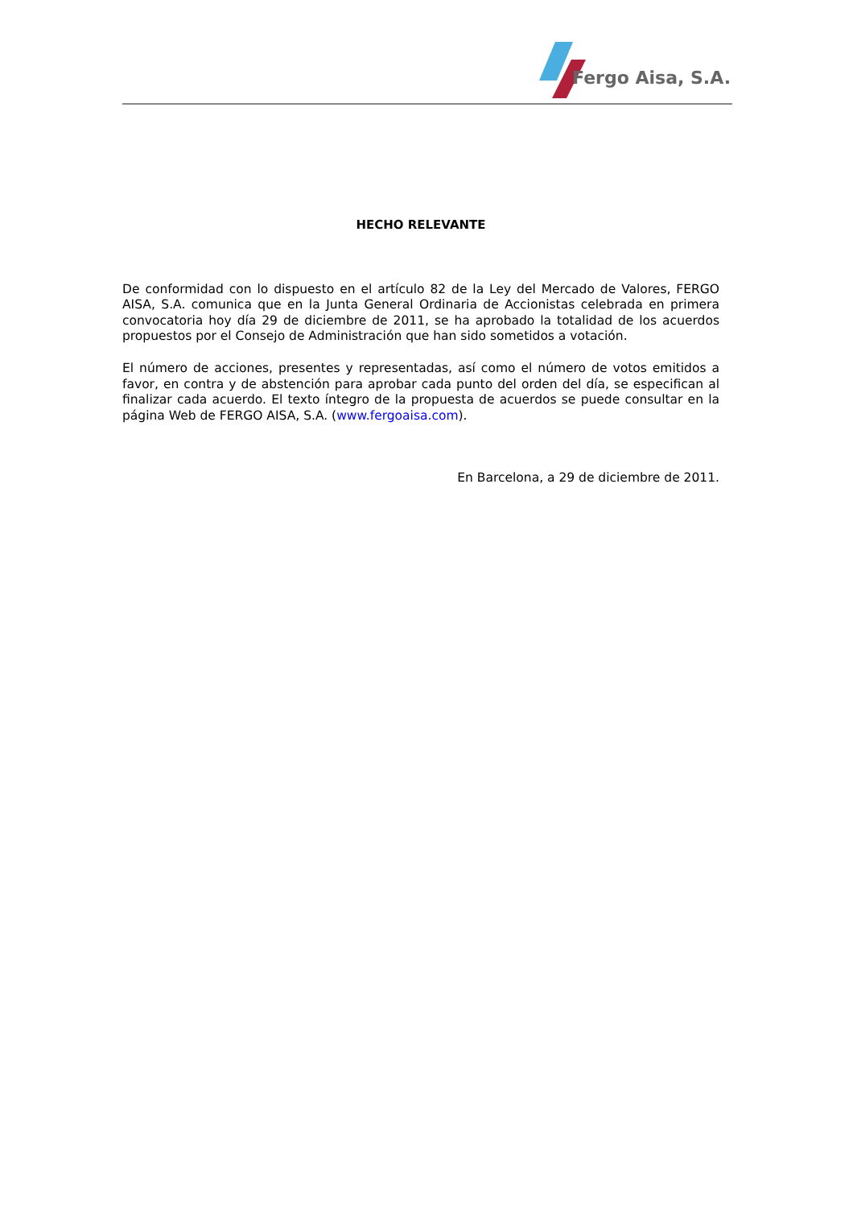Fergo Aisa, S.A.
HECHO RELEVANTE
De conformidad con lo dispuesto en el artículo 82 de la Ley del Mercado de Valores, FERGO AISA, S.A. comunica que en la Junta General Ordinaria de Accionistas celebrada en primera convocatoria hoy día 29 de diciembre de 2011, se ha aprobado la totalidad de los acuerdos propuestos por el Consejo de Administración que han sido sometidos a votación.
El número de acciones, presentes y representadas, así como el número de votos emitidos a favor, en contra y de abstención para aprobar cada punto del orden del día, se especifican al finalizar cada acuerdo. El texto íntegro de la propuesta de acuerdos se puede consultar en la página Web de FERGO AISA, S.A. (www.fergoaisa.com).
En Barcelona, a 29 de diciembre de 2011.